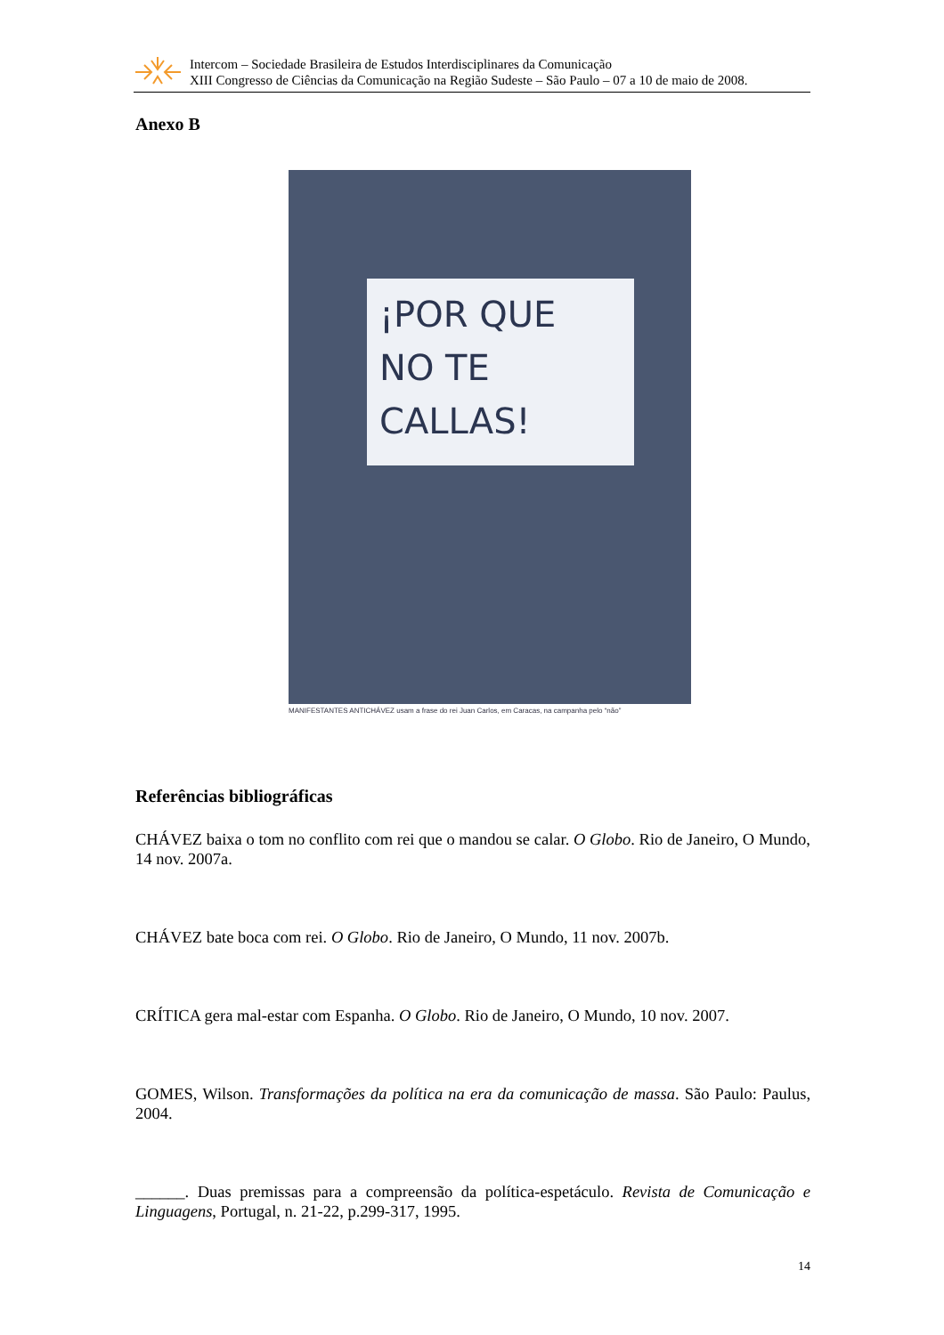Intercom – Sociedade Brasileira de Estudos Interdisciplinares da Comunicação
XIII Congresso de Ciências da Comunicação na Região Sudeste – São Paulo – 07 a 10 de maio de 2008.
Anexo B
¡POR QUE
NO TE CALLAS!
MANIFESTANTES ANTICHÁVEZ usam a frase do rei Juan Carlos, em Caracas, na campanha pelo “não”
Referências bibliográficas
CHÁVEZ baixa o tom no conflito com rei que o mandou se calar. O Globo. Rio de Janeiro, O Mundo, 14 nov. 2007a.
CHÁVEZ bate boca com rei. O Globo. Rio de Janeiro, O Mundo, 11 nov. 2007b.
CRÍTICA gera mal-estar com Espanha. O Globo. Rio de Janeiro, O Mundo, 10 nov. 2007.
GOMES, Wilson. Transformações da política na era da comunicação de massa. São Paulo: Paulus, 2004.
______. Duas premissas para a compreensão da política-espetáculo. Revista de Comunicação e Linguagens, Portugal, n. 21-22, p.299-317, 1995.
14